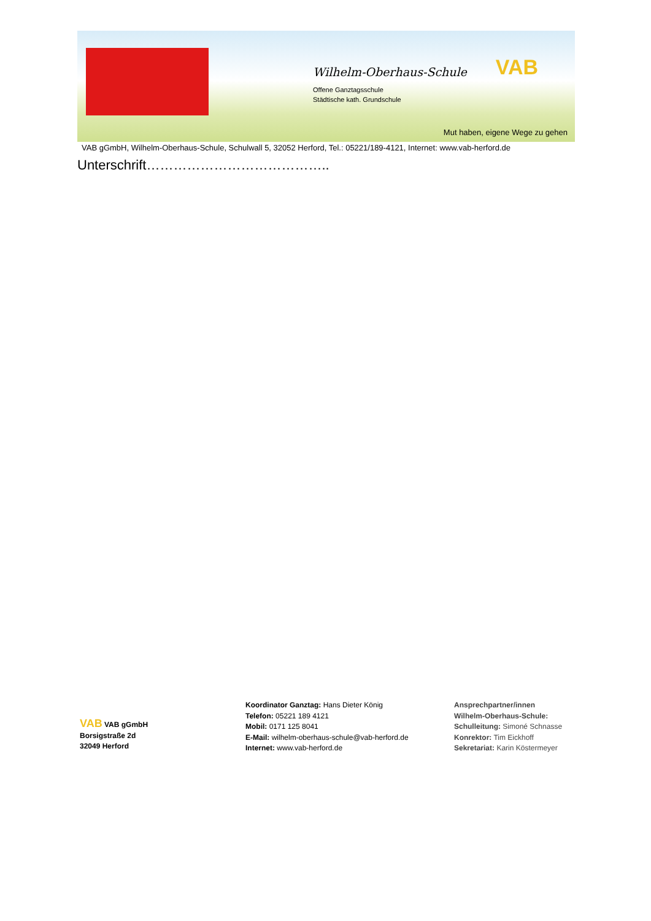Wilhelm-Oberhaus-Schule
Offene Ganztagsschule
Städtische kath. Grundschule
VAB
Mut haben, eigene Wege zu gehen
VAB gGmbH, Wilhelm-Oberhaus-Schule, Schulwall 5, 32052 Herford, Tel.: 05221/189-4121, Internet: www.vab-herford.de
Unterschrift…………………………………..
VAB VAB gGmbH
Borsigstraße 2d
32049 Herford
Koordinator Ganztag: Hans Dieter König
Telefon: 05221 189 4121
Mobil: 0171 125 8041
E-Mail: wilhelm-oberhaus-schule@vab-herford.de
Internet: www.vab-herford.de
Ansprechpartner/innen
Wilhelm-Oberhaus-Schule:
Schulleitung: Simoné Schnasse
Konrektor: Tim Eickhoff
Sekretariat: Karin Köstermeyer